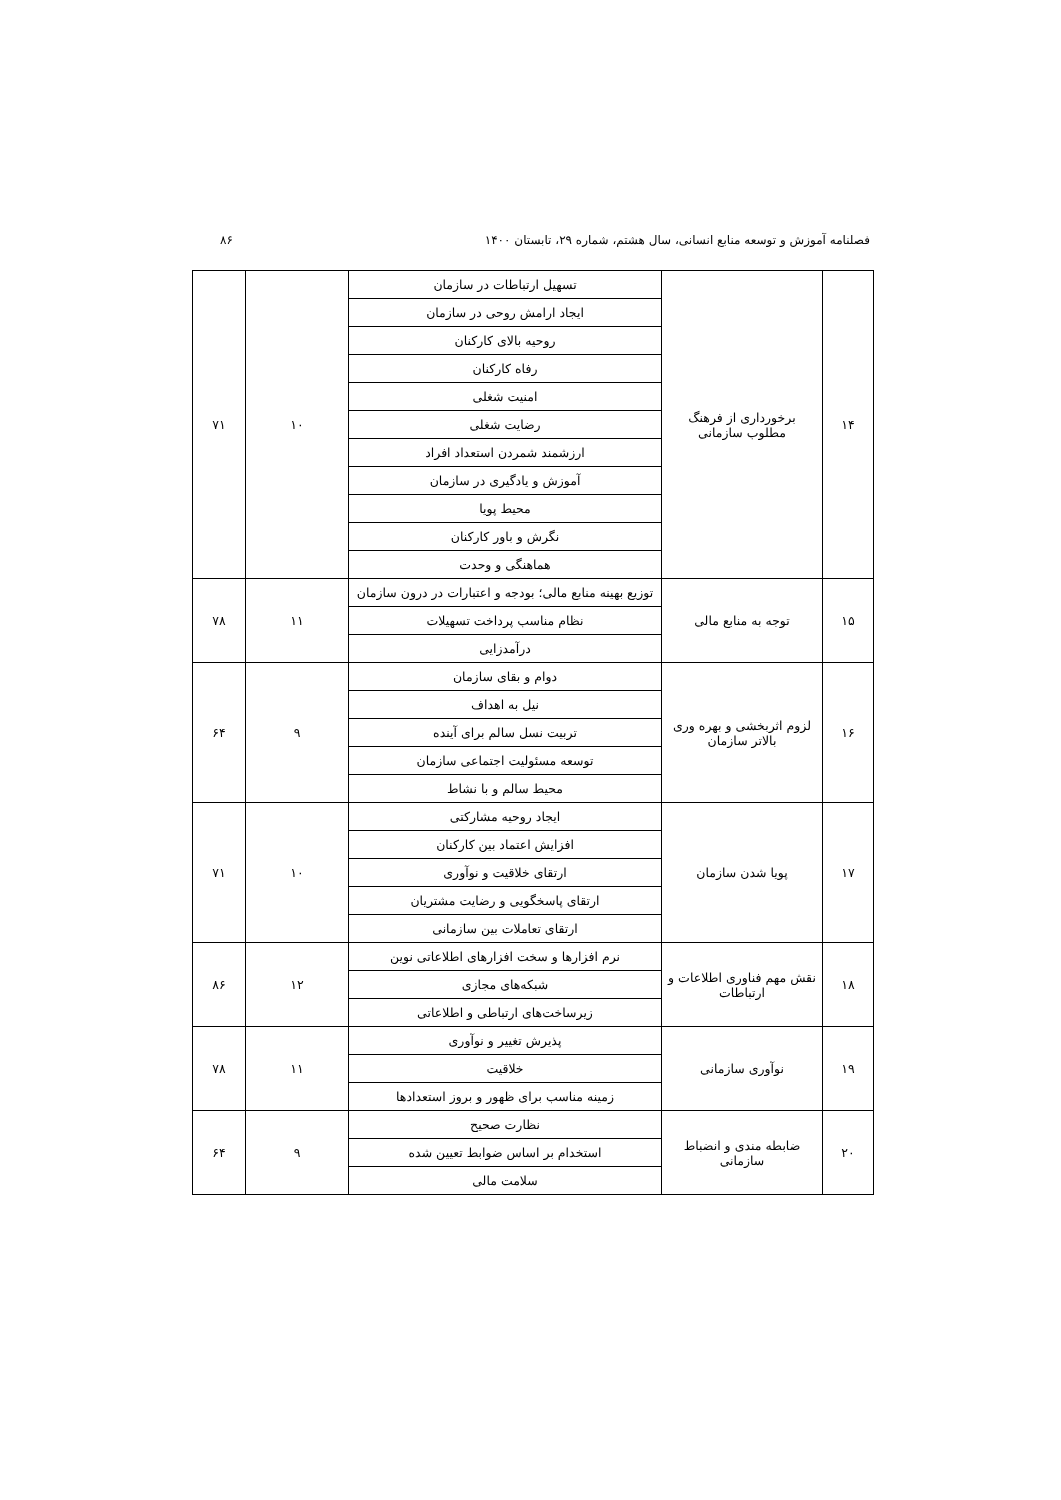فصلنامه آموزش و توسعه منابع انسانی، سال هشتم، شماره ۲۹، تابستان ۱۴۰۰ ۸۶
| ۱۴ | برخورداری از فرهنگ مطلوب سازمانی | تسهیل ارتباطات در سازمان | ۱۰ | ۷۱ |
| | | ایجاد ارامش روحی در سازمان | | |
| | | روحیه بالای کارکنان | | |
| | | رفاه کارکنان | | |
| | | امنیت شغلی | | |
| | | رضایت شغلی | | |
| | | ارزشمند شمردن استعداد افراد | | |
| | | آموزش و یادگیری در سازمان | | |
| | | محیط پویا | | |
| | | نگرش و باور کارکنان | | |
| | | هماهنگی و وحدت | | |
| ۱۵ | توجه به منابع مالی | توزیع بهینه منابع مالی؛ بودجه و اعتبارات در درون سازمان | ۱۱ | ۷۸ |
| | | نظام مناسب پرداخت تسهیلات | | |
| | | درآمدزایی | | |
| ۱۶ | لزوم اثربخشی و بهره وری بالاتر سازمان | دوام و بقای سازمان | ۹ | ۶۴ |
| | | نیل به اهداف | | |
| | | تربیت نسل سالم برای آینده | | |
| | | توسعه مسئولیت اجتماعی سازمان | | |
| | | محیط سالم و با نشاط | | |
| ۱۷ | پویا شدن سازمان | ایجاد روحیه مشارکتی | ۱۰ | ۷۱ |
| | | افزایش اعتماد بین کارکنان | | |
| | | ارتقای خلاقیت و نوآوری | | |
| | | ارتقای پاسخگویی و رضایت مشتریان | | |
| | | ارتقای تعاملات بین سازمانی | | |
| ۱۸ | نقش مهم فناوری اطلاعات و ارتباطات | نرم افزارها و سخت افزارهای اطلاعاتی نوین | ۱۲ | ۸۶ |
| | | شبکه‌های مجازی | | |
| | | زیرساخت‌های ارتباطی و اطلاعاتی | | |
| ۱۹ | نوآوری سازمانی | پذیرش تغییر و نوآوری | ۱۱ | ۷۸ |
| | | خلاقیت | | |
| | | زمینه مناسب برای ظهور و بروز استعدادها | | |
| ۲۰ | ضابطه مندی و انضباط سازمانی | نظارت صحیح | ۹ | ۶۴ |
| | | استخدام بر اساس ضوابط تعیین شده | | |
| | | سلامت مالی | | |